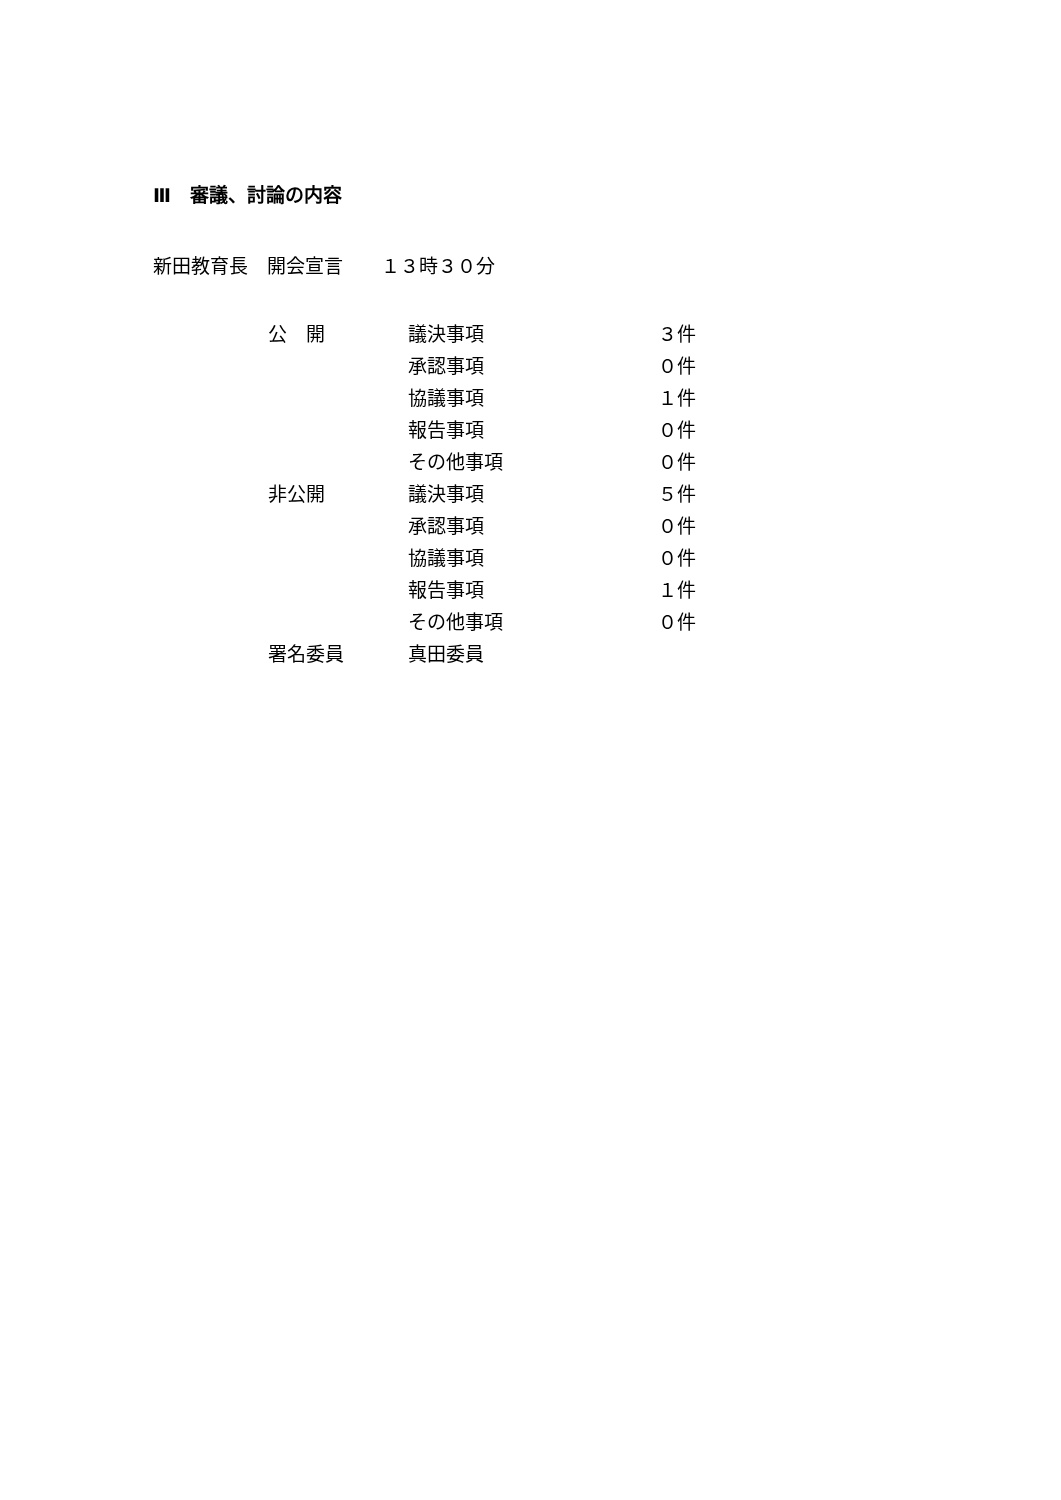Ⅲ　審議、討論の内容
新田教育長　開会宣言　　１３時３０分
| 公 開 | 議決事項 | ３件 |
| | 承認事項 | ０件 |
| | 協議事項 | １件 |
| | 報告事項 | ０件 |
| | その他事項 | ０件 |
| 非公開 | 議決事項 | ５件 |
| | 承認事項 | ０件 |
| | 協議事項 | ０件 |
| | 報告事項 | １件 |
| | その他事項 | ０件 |
| 署名委員 | 真田委員 | |